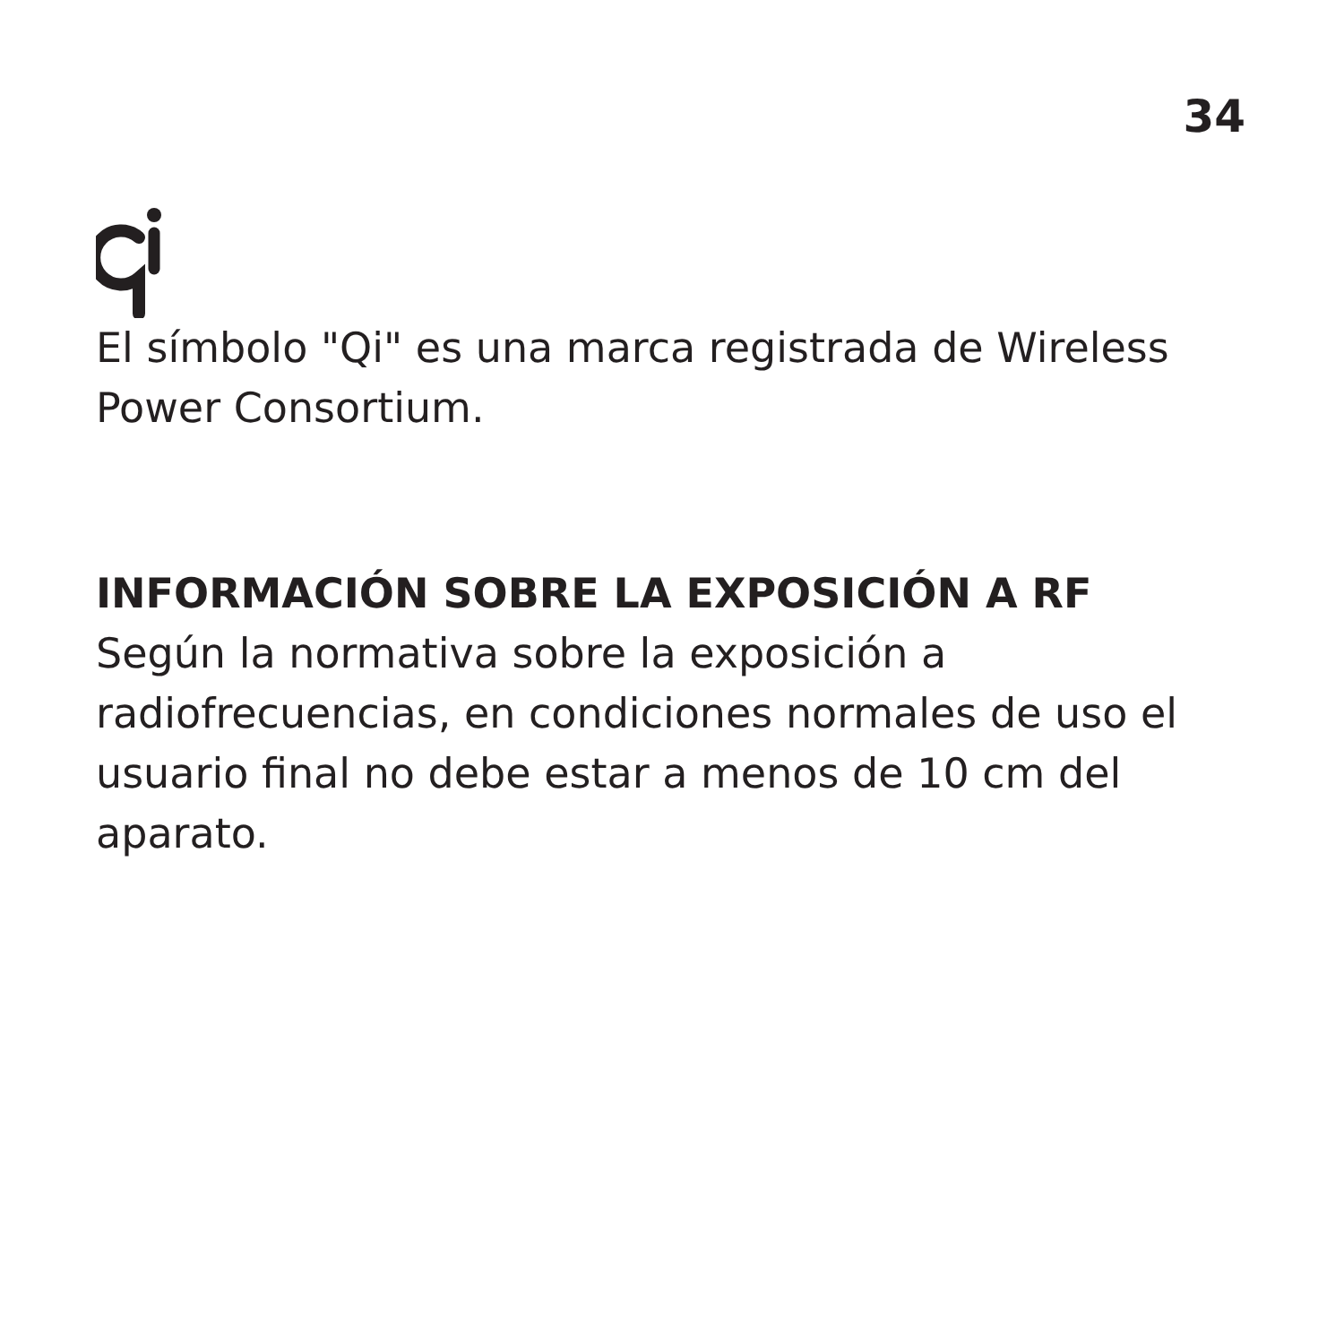34
El símbolo "Qi" es una marca registrada de Wireless Power Consortium.
INFORMACIÓN SOBRE LA EXPOSICIÓN A RF
Según la normativa sobre la exposición a radiofrecuencias, en condiciones normales de uso el usuario final no debe estar a menos de 10 cm del aparato.